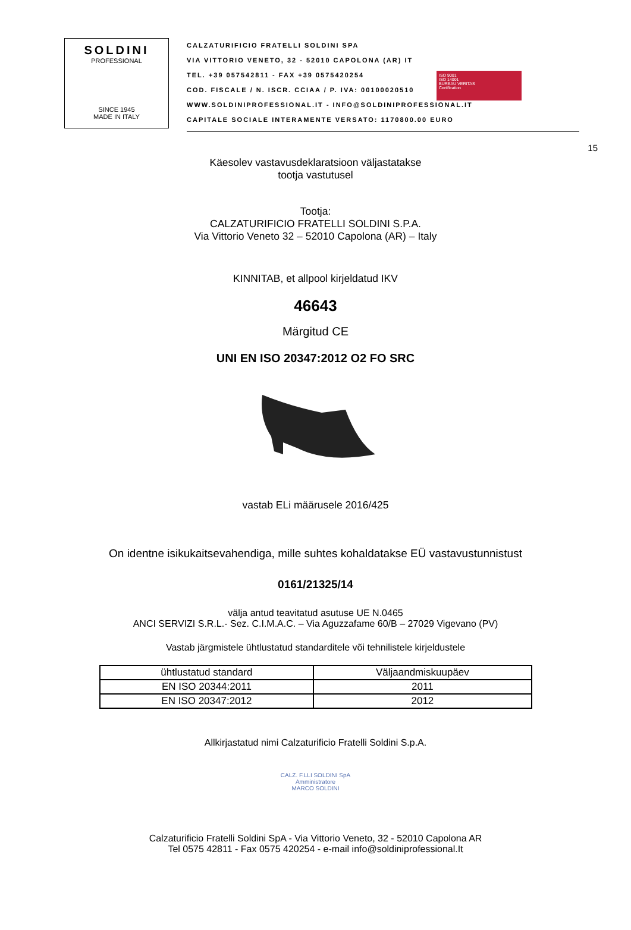SOLDINI
PROFESSIONAL
SINCE 1945
MADE IN ITALY
CALZATURIFICIO FRATELLI SOLDINI SPA
VIA VITTORIO VENETO, 32 - 52010 CAPOLONA (AR) IT
TEL. +39 057542811 - FAX +39 0575420254
COD. FISCALE / N. ISCR. CCIAA / P. IVA: 00100020510
WWW.SOLDINIPROFESSIONAL.IT - INFO@SOLDINIPROFESSIONAL.IT
CAPITALE SOCIALE INTERAMENTE VERSATO: 1170800.00 EURO
ISO 9001
ISO 14001
BUREAU VERITAS
Certification
15
Käesolev vastavusdeklaratsioon väljastatakse
tootja vastutusel
Tootja:
CALZATURIFICIO FRATELLI SOLDINI S.P.A.
Via Vittorio Veneto 32 – 52010 Capolona (AR) – Italy
KINNITAB, et allpool kirjeldatud IKV
46643
Märgitud CE
UNI EN ISO 20347:2012 O2 FO SRC
vastab ELi määrusele 2016/425
On identne isikukaitsevahendiga, mille suhtes kohaldatakse EÜ vastavustunnistust
0161/21325/14
välja antud teavitatud asutuse UE N.0465
ANCI SERVIZI S.R.L.- Sez. C.I.M.A.C. – Via Aguzzafame 60/B – 27029 Vigevano (PV)
Vastab järgmistele ühtlustatud standarditele või tehnilistele kirjeldustele
| ühtlustatud standard | Väljaandmiskuupäev |
| --- | --- |
| EN ISO 20344:2011 | 2011 |
| EN ISO 20347:2012 | 2012 |
Allkirjastatud nimi Calzaturificio Fratelli Soldini S.p.A.
CALZ. F.LLI SOLDINI SpA
Amministratore
MARCO SOLDINI
Calzaturificio Fratelli Soldini SpA - Via Vittorio Veneto, 32 - 52010 Capolona AR
Tel 0575 42811 - Fax 0575 420254 - e-mail info@soldiniprofessional.It